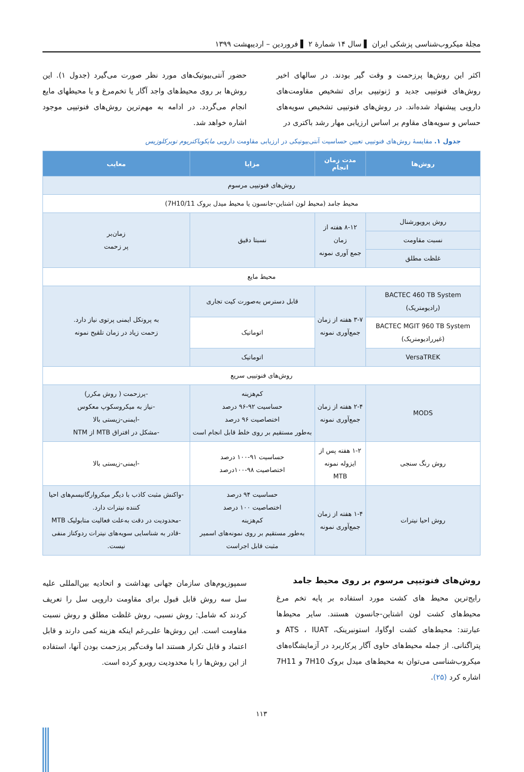مجلهٔ میکروب‌شناسی پزشکی ایران ▌ سال ۱۴ شمارهٔ ۲ ▌ فروردین – اردیبهشت ۱۳۹۹
اکثر این روش‌ها پرزحمت و وقت گیر بودند. در سالهای اخیر روش‌های فنوتیپی جدید و ژنوتیپی برای تشخیص مقاومت‌های دارویی پیشنهاد شده‌اند. در روش‌های فنوتیپی تشخیص سویه‌های حساس و سویه‌های مقاوم بر اساس ارزیابی مهار رشد باکتری در
حضور آنتی‌بیوتیک‌های مورد نظر صورت می‌گیرد (جدول ۱). این روش‌ها بر روی محیط‌های واجد آگار یا تخم‌مرغ و یا محیطهای مایع انجام می‌گردد. در ادامه به مهم‌ترین روش‌های فنوتیپی موجود اشاره خواهد شد.
جدول ۱. مقایسهٔ روش‌های فنوتیپی تعیین حساسیت آنتی‌بیوتیکی در ارزیابی مقاومت دارویی مایکوباکتریوم توبرکلوزیس
| روش‌ها | مدت زمان انجام | مزایا | معایب |
| --- | --- | --- | --- |
| روش‌های فنوتیپی مرسوم | | | |
| محیط جامد (محیط لون اشتاین-جانسون یا محیط میدل بروک 7H10/11) | | | |
| روش پروپورشنال | ۸-۱۲ هفته از زمان جمع آوری نمونه | نسبتا دقیق | زمان‌بر پر زحمت |
| نسبت مقاومت | | | |
| غلظت مطلق | | | |
| محیط مایع | | | |
| BACTEC 460 TB System (رادیومتریک) | ۳-۷ هفته از زمان جمع‌آوری نمونه | قابل دسترس به‌صورت کیت تجاری | به پروتکل ایمنی پرتوی نیاز دارد. زحمت زیاد در زمان تلقیح نمونه |
| BACTEC MGIT 960 TB System (غیررادیومتریک) | | اتوماتیک | |
| VersaTREK | | اتوماتیک | |
| روش‌های فنوتیپی سریع | | | |
| MODS | ۲-۴ هفته از زمان جمع‌آوری نمونه | کم‌هزینه حساسیت ۹۲-۹۶ درصد اختصاصیت ۹۶ درصد به‌طور مستقیم بر روی خلط قابل انجام است | -پرزحمت ( روش مکرر) -نیاز به میکروسکوپ معکوس -ایمنی-زیستی بالا -مشکل در افتراق MTB از NTM |
| روش رنگ سنجی | ۱-۲ هفته پس از ایزوله نمونه MTB | حساسیت ۹۱-۱۰۰ درصد اختصاصیت ۹۸-۱۰۰درصد | -ایمنی-زیستی بالا |
| روش احیا نیترات | ۱-۴ هفته از زمان جمع‌آوری نمونه | حساسیت ۹۴ درصد اختصاصیت ۱۰۰ درصد کم‌هزینه به‌طور مستقیم بر روی نمونه‌های اسمیر مثبت قابل اجراست | -واکنش مثبت کاذب با دیگر میکروارگانیسم‌های احیا کننده نیترات دارد. -محدودیت در دقت به‌علت فعالیت متابولیک MTB -قادر به شناسایی سویه‌های نیترات ردوکتاز منفی نیست. |
روش‌های فنوتیپی مرسوم بر روی محیط جامد
رایج‌ترین محیط های کشت مورد استفاده بر پایه تخم مرغ محیط‌های کشت لون اشتاین-جانسون هستند. سایر محیط‌ها عبارتند: محیط‌های کشت اوگاوا، استونبرینک، ATS ، IUAT و پتراگنانی. از جمله محیط‌های حاوی آگار پرکاربرد در آزمایشگاه‌های میکروب‌شناسی می‌توان به محیط‌های میدل بروک 7H10 و 7H11 اشاره کرد (۲۵).
سمپوزیوم‌های سازمان جهانی بهداشت و اتحادیه بین‌المللی علیه سل سه روش قابل قبول برای مقاومت دارویی سل را تعریف کردند که شامل: روش نسبی، روش غلظت مطلق و روش نسبت مقاومت است. این روش‌ها علی‌رغم اینکه هزینه کمی دارند و قابل اعتماد و قابل تکرار هستند اما وقت‌گیر پرزحمت بودن آنها، استفاده از این روش‌ها را با محدودیت روبرو کرده است.
۱۱۳